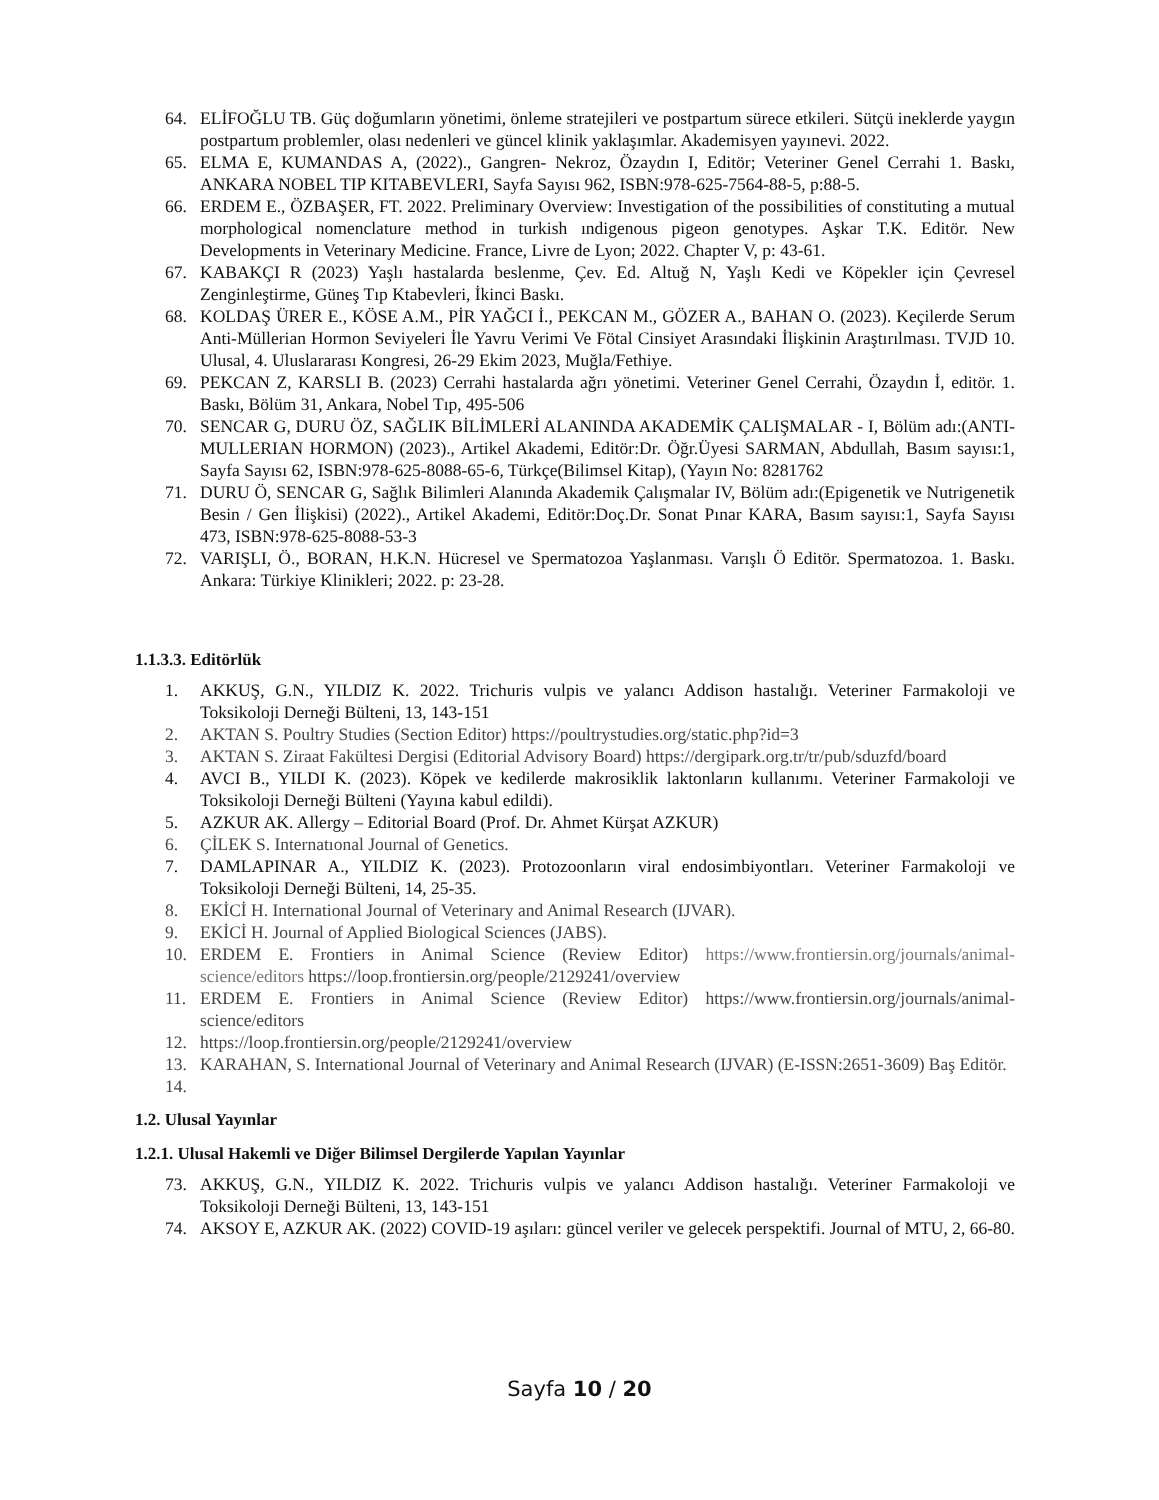64. ELİFOĞLU TB. Güç doğumların yönetimi, önleme stratejileri ve postpartum sürece etkileri. Sütçü ineklerde yaygın postpartum problemler, olası nedenleri ve güncel klinik yaklaşımlar. Akademisyen yayınevi. 2022.
65. ELMA E, KUMANDAS A, (2022)., Gangren- Nekroz, Özaydın I, Editör; Veteriner Genel Cerrahi 1. Baskı, ANKARA NOBEL TIP KITABEVLERI, Sayfa Sayısı 962, ISBN:978-625-7564-88-5, p:88-5.
66. ERDEM E., ÖZBAŞER, FT. 2022. Preliminary Overview: Investigation of the possibilities of constituting a mutual morphological nomenclature method in turkish ındigenous pigeon genotypes. Aşkar T.K. Editör. New Developments in Veterinary Medicine. France, Livre de Lyon; 2022. Chapter V, p: 43-61.
67. KABAKÇI R (2023) Yaşlı hastalarda beslenme, Çev. Ed. Altuğ N, Yaşlı Kedi ve Köpekler için Çevresel Zenginleştirme, Güneş Tıp Ktabevleri, İkinci Baskı.
68. KOLDAŞ ÜRER E., KÖSE A.M., PİR YAĞCI İ., PEKCAN M., GÖZER A., BAHAN O. (2023). Keçilerde Serum Anti-Müllerian Hormon Seviyeleri İle Yavru Verimi Ve Fötal Cinsiyet Arasındaki İlişkinin Araştırılması. TVJD 10. Ulusal, 4. Uluslararası Kongresi, 26-29 Ekim 2023, Muğla/Fethiye.
69. PEKCAN Z, KARSLI B. (2023) Cerrahi hastalarda ağrı yönetimi. Veteriner Genel Cerrahi, Özaydın İ, editör. 1. Baskı, Bölüm 31, Ankara, Nobel Tıp, 495-506
70. SENCAR G, DURU ÖZ, SAĞLIK BİLİMLERİ ALANINDA AKADEMİK ÇALIŞMALAR - I, Bölüm adı:(ANTI-MULLERIAN HORMON) (2023)., Artikel Akademi, Editör:Dr. Öğr.Üyesi SARMAN, Abdullah, Basım sayısı:1, Sayfa Sayısı 62, ISBN:978-625-8088-65-6, Türkçe(Bilimsel Kitap), (Yayın No: 8281762
71. DURU Ö, SENCAR G, Sağlık Bilimleri Alanında Akademik Çalışmalar IV, Bölüm adı:(Epigenetik ve Nutrigenetik Besin / Gen İlişkisi) (2022)., Artikel Akademi, Editör:Doç.Dr. Sonat Pınar KARA, Basım sayısı:1, Sayfa Sayısı 473, ISBN:978-625-8088-53-3
72. VARIŞLI, Ö., BORAN, H.K.N. Hücresel ve Spermatozoa Yaşlanması. Varışlı Ö Editör. Spermatozoa. 1. Baskı. Ankara: Türkiye Klinikleri; 2022. p: 23-28.
1.1.3.3. Editörlük
1. AKKUŞ, G.N., YILDIZ K. 2022. Trichuris vulpis ve yalancı Addison hastalığı. Veteriner Farmakoloji ve Toksikoloji Derneği Bülteni, 13, 143-151
2. AKTAN S. Poultry Studies (Section Editor) https://poultrystudies.org/static.php?id=3
3. AKTAN S. Ziraat Fakültesi Dergisi (Editorial Advisory Board) https://dergipark.org.tr/tr/pub/sduzfd/board
4. AVCI B., YILDI K. (2023). Köpek ve kedilerde makrosiklik laktonların kullanımı. Veteriner Farmakoloji ve Toksikoloji Derneği Bülteni (Yayına kabul edildi).
5. AZKUR AK. Allergy – Editorial Board (Prof. Dr. Ahmet Kürşat AZKUR)
6. ÇİLEK S. Internatıonal Journal of Genetics.
7. DAMLAPINAR A., YILDIZ K. (2023). Protozoonların viral endosimbiyontları. Veteriner Farmakoloji ve Toksikoloji Derneği Bülteni, 14, 25-35.
8. EKİCİ H. International Journal of Veterinary and Animal Research (IJVAR).
9. EKİCİ H. Journal of Applied Biological Sciences (JABS).
10. ERDEM E. Frontiers in Animal Science (Review Editor) https://www.frontiersin.org/journals/animal-science/editors https://loop.frontiersin.org/people/2129241/overview
11. ERDEM E. Frontiers in Animal Science (Review Editor) https://www.frontiersin.org/journals/animal-science/editors
12. https://loop.frontiersin.org/people/2129241/overview
13. KARAHAN, S. International Journal of Veterinary and Animal Research (IJVAR) (E-ISSN:2651-3609) Baş Editör.
14.
1.2. Ulusal Yayınlar
1.2.1. Ulusal Hakemli ve Diğer Bilimsel Dergilerde Yapılan Yayınlar
73. AKKUŞ, G.N., YILDIZ K. 2022. Trichuris vulpis ve yalancı Addison hastalığı. Veteriner Farmakoloji ve Toksikoloji Derneği Bülteni, 13, 143-151
74. AKSOY E, AZKUR AK. (2022) COVID-19 aşıları: güncel veriler ve gelecek perspektifi. Journal of MTU, 2, 66-80.
Sayfa 10 / 20